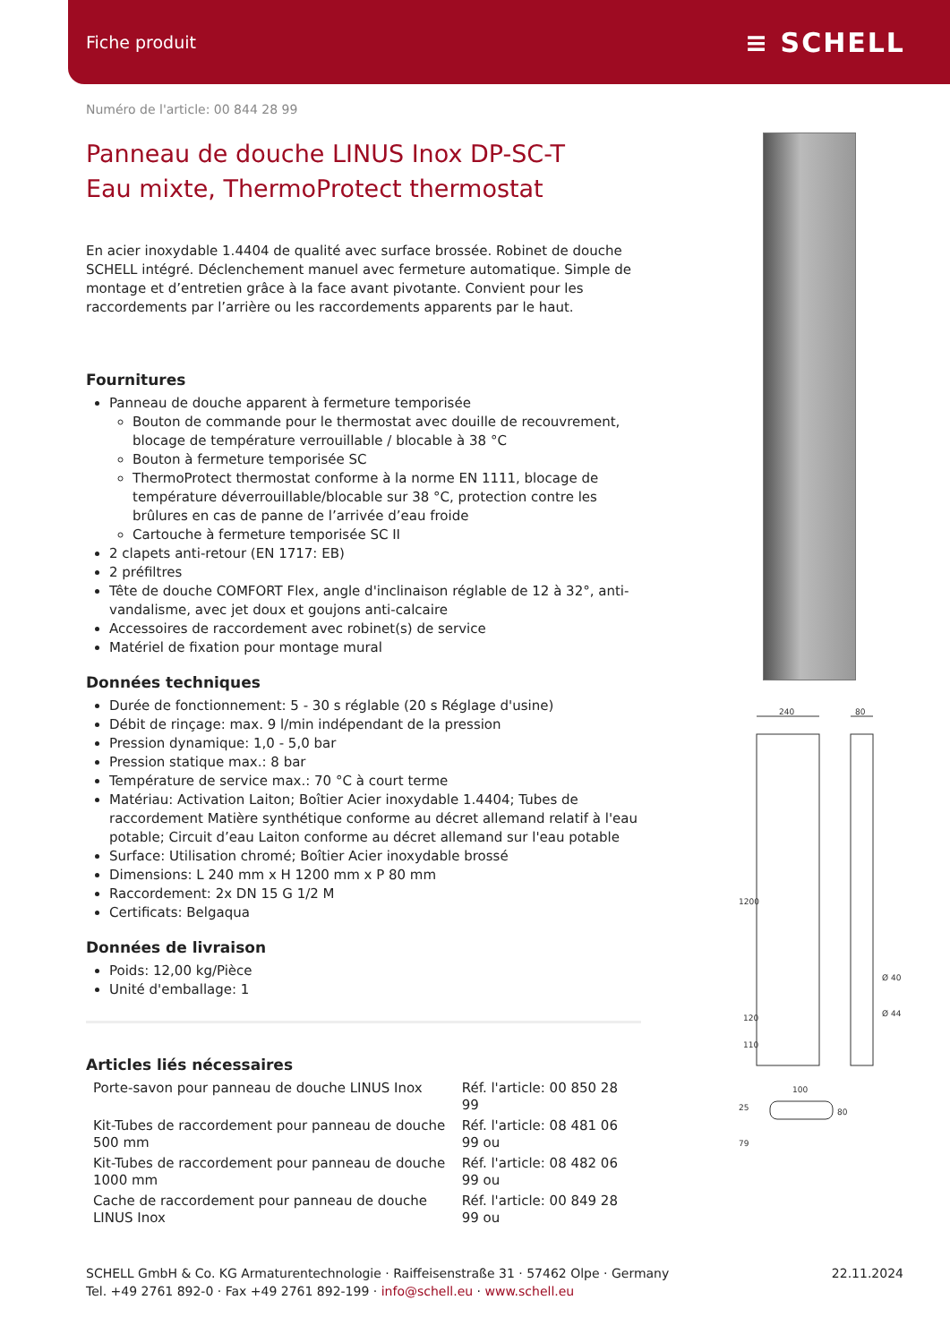Fiche produit ≡ SCHELL
Numéro de l'article: 00 844 28 99
Panneau de douche LINUS Inox DP-SC-T
Eau mixte, ThermoProtect thermostat
En acier inoxydable 1.4404 de qualité avec surface brossée. Robinet de douche SCHELL intégré. Déclenchement manuel avec fermeture automatique. Simple de montage et d’entretien grâce à la face avant pivotante. Convient pour les raccordements par l’arrière ou les raccordements apparents par le haut.
Fournitures
Panneau de douche apparent à fermeture temporisée
Bouton de commande pour le thermostat avec douille de recouvrement, blocage de température verrouillable / blocable à 38 °C
Bouton à fermeture temporisée SC
ThermoProtect thermostat conforme à la norme EN 1111, blocage de température déverrouillable/blocable sur 38 °C, protection contre les brûlures en cas de panne de l’arrivée d’eau froide
Cartouche à fermeture temporisée SC II
2 clapets anti-retour (EN 1717: EB)
2 préfiltres
Tête de douche COMFORT Flex, angle d'inclinaison réglable de 12 à 32°, anti-vandalisme, avec jet doux et goujons anti-calcaire
Accessoires de raccordement avec robinet(s) de service
Matériel de fixation pour montage mural
Données techniques
Durée de fonctionnement: 5 - 30 s réglable (20 s Réglage d'usine)
Débit de rinçage: max. 9 l/min indépendant de la pression
Pression dynamique: 1,0 - 5,0 bar
Pression statique max.: 8 bar
Température de service max.: 70 °C à court terme
Matériau: Activation Laiton; Boîtier Acier inoxydable 1.4404; Tubes de raccordement Matière synthétique conforme au décret allemand relatif à l'eau potable; Circuit d’eau Laiton conforme au décret allemand sur l'eau potable
Surface: Utilisation chromé; Boîtier Acier inoxydable brossé
Dimensions: L 240 mm x H 1200 mm x P 80 mm
Raccordement: 2x DN 15 G 1/2 M
Certificats: Belgaqua
Données de livraison
Poids: 12,00 kg/Pièce
Unité d'emballage: 1
Articles liés nécessaires
| Porte-savon pour panneau de douche LINUS Inox | Réf. l'article: 00 850 28 99 |
| Kit-Tubes de raccordement pour panneau de douche 500 mm | Réf. l'article: 08 481 06 99 ou |
| Kit-Tubes de raccordement pour panneau de douche 1000 mm | Réf. l'article: 08 482 06 99 ou |
| Cache de raccordement pour panneau de douche LINUS Inox | Réf. l'article: 00 849 28 99 ou |
240
80
1200
Ø 40
Ø 44
120
110
100
25
80
79
SCHELL GmbH & Co. KG Armaturentechnologie · Raiffeisenstraße 31 · 57462 Olpe · Germany
Tel. +49 2761 892-0 · Fax +49 2761 892-199 · info@schell.eu · www.schell.eu
22.11.2024